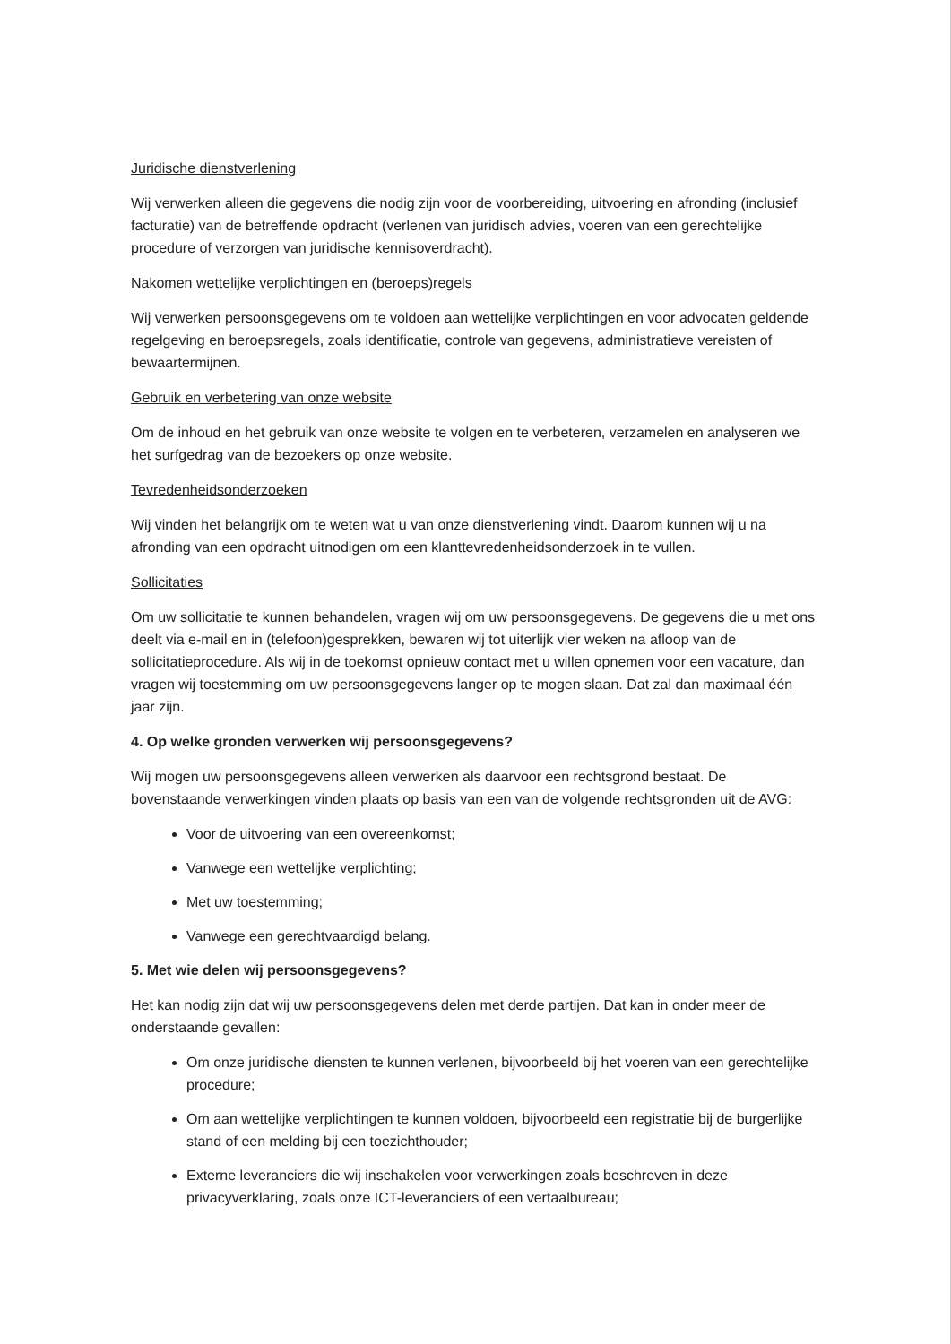Juridische dienstverlening
Wij verwerken alleen die gegevens die nodig zijn voor de voorbereiding, uitvoering en afronding (inclusief facturatie) van de betreffende opdracht (verlenen van juridisch advies, voeren van een gerechtelijke procedure of verzorgen van juridische kennisoverdracht).
Nakomen wettelijke verplichtingen en (beroeps)regels
Wij verwerken persoonsgegevens om te voldoen aan wettelijke verplichtingen en voor advocaten geldende regelgeving en beroepsregels, zoals identificatie, controle van gegevens, administratieve vereisten of bewaartermijnen.
Gebruik en verbetering van onze website
Om de inhoud en het gebruik van onze website te volgen en te verbeteren, verzamelen en analyseren we het surfgedrag van de bezoekers op onze website.
Tevredenheidsonderzoeken
Wij vinden het belangrijk om te weten wat u van onze dienstverlening vindt. Daarom kunnen wij u na afronding van een opdracht uitnodigen om een klanttevredenheidsonderzoek in te vullen.
Sollicitaties
Om uw sollicitatie te kunnen behandelen, vragen wij om uw persoonsgegevens. De gegevens die u met ons deelt via e-mail en in (telefoon)gesprekken, bewaren wij tot uiterlijk vier weken na afloop van de sollicitatieprocedure. Als wij in de toekomst opnieuw contact met u willen opnemen voor een vacature, dan vragen wij toestemming om uw persoonsgegevens langer op te mogen slaan. Dat zal dan maximaal één jaar zijn.
4. Op welke gronden verwerken wij persoonsgegevens?
Wij mogen uw persoonsgegevens alleen verwerken als daarvoor een rechtsgrond bestaat. De bovenstaande verwerkingen vinden plaats op basis van een van de volgende rechtsgronden uit de AVG:
Voor de uitvoering van een overeenkomst;
Vanwege een wettelijke verplichting;
Met uw toestemming;
Vanwege een gerechtvaardigd belang.
5. Met wie delen wij persoonsgegevens?
Het kan nodig zijn dat wij uw persoonsgegevens delen met derde partijen. Dat kan in onder meer de onderstaande gevallen:
Om onze juridische diensten te kunnen verlenen, bijvoorbeeld bij het voeren van een gerechtelijke procedure;
Om aan wettelijke verplichtingen te kunnen voldoen, bijvoorbeeld een registratie bij de burgerlijke stand of een melding bij een toezichthouder;
Externe leveranciers die wij inschakelen voor verwerkingen zoals beschreven in deze privacyverklaring, zoals onze ICT-leveranciers of een vertaalbureau;